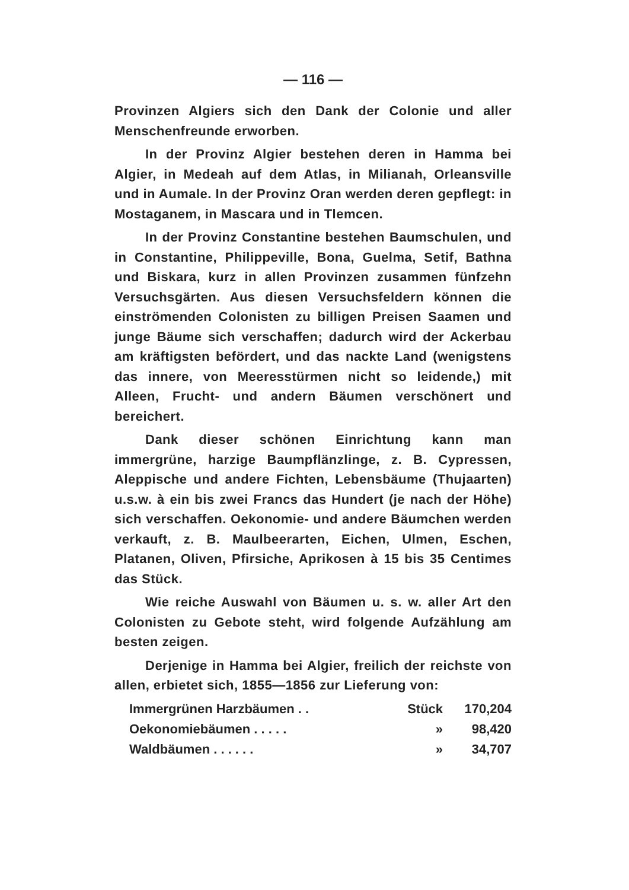— 116 —
Provinzen Algiers sich den Dank der Colonie und aller Menschenfreunde erworben.
In der Provinz Algier bestehen deren in Hamma bei Algier, in Medeah auf dem Atlas, in Milianah, Orleansville und in Aumale. In der Provinz Oran werden deren gepflegt: in Mostaganem, in Mascara und in Tlemcen.
In der Provinz Constantine bestehen Baumschulen, und in Constantine, Philippeville, Bona, Guelma, Setif, Bathna und Biskara, kurz in allen Provinzen zusammen fünfzehn Versuchsgärten. Aus diesen Versuchsfeldern können die einströmenden Colonisten zu billigen Preisen Saamen und junge Bäume sich verschaffen; dadurch wird der Ackerbau am kräftigsten befördert, und das nackte Land (wenigstens das innere, von Meeresstürmen nicht so leidende,) mit Alleen, Frucht- und andern Bäumen verschönert und bereichert.
Dank dieser schönen Einrichtung kann man immergrüne, harzige Baumpflänzlinge, z. B. Cypressen, Aleppische und andere Fichten, Lebensbäume (Thujaarten) u.s.w. à ein bis zwei Francs das Hundert (je nach der Höhe) sich verschaffen. Oekonomie- und andere Bäumchen werden verkauft, z. B. Maulbeerarten, Eichen, Ulmen, Eschen, Platanen, Oliven, Pfirsiche, Aprikosen à 15 bis 35 Centimes das Stück.
Wie reiche Auswahl von Bäumen u. s. w. aller Art den Colonisten zu Gebote steht, wird folgende Aufzählung am besten zeigen.
Derjenige in Hamma bei Algier, freilich der reichste von allen, erbietet sich, 1855—1856 zur Lieferung von:
| Immergrünen Harzbäumen . . | Stück | 170,204 |
| Oekonomiebäumen . . . . . | » | 98,420 |
| Waldbäumen . . . . . . | » | 34,707 |